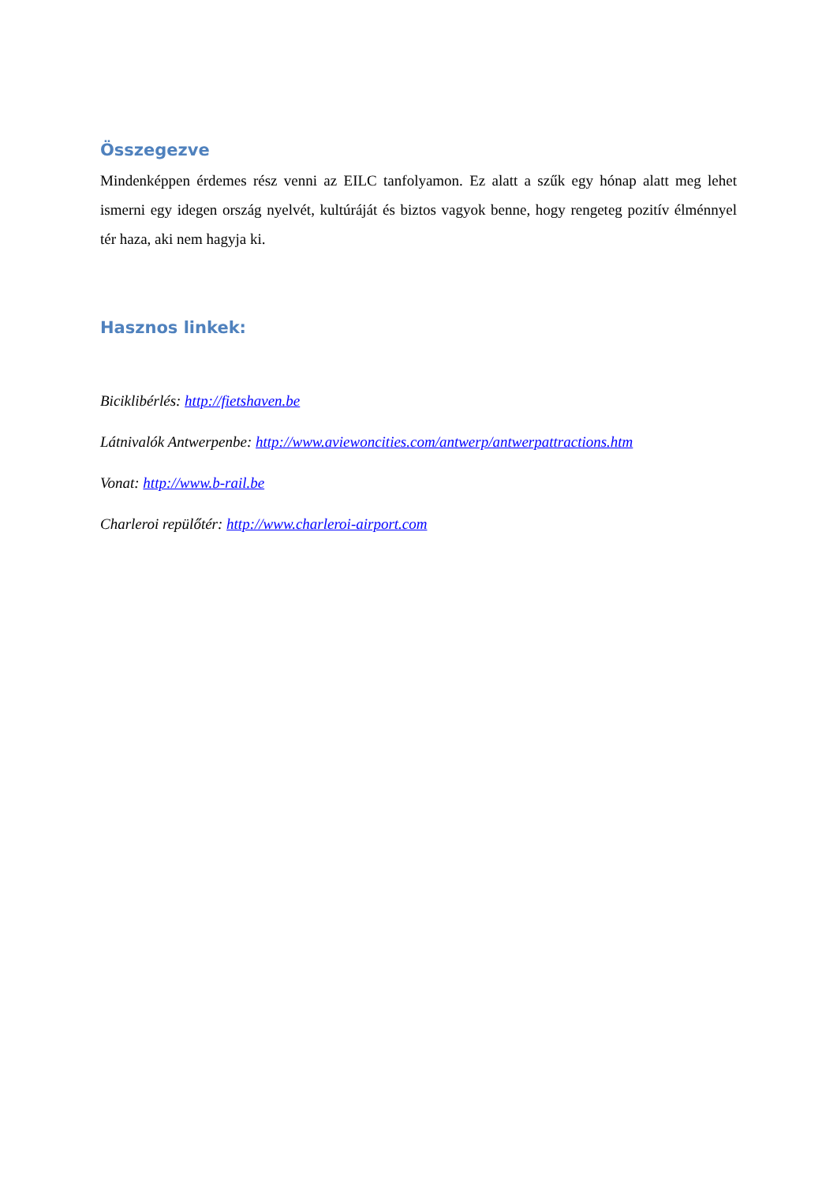Összegezve
Mindenképpen érdemes rész venni az EILC tanfolyamon. Ez alatt a szűk egy hónap alatt meg lehet ismerni egy idegen ország nyelvét, kultúráját és biztos vagyok benne, hogy rengeteg pozitív élménnyel tér haza, aki nem hagyja ki.
Hasznos linkek:
Biciklibérlés: http://fietshaven.be
Látnivalók Antwerpenbe: http://www.aviewoncities.com/antwerp/antwerpattractions.htm
Vonat: http://www.b-rail.be
Charleroi repülőtér: http://www.charleroi-airport.com